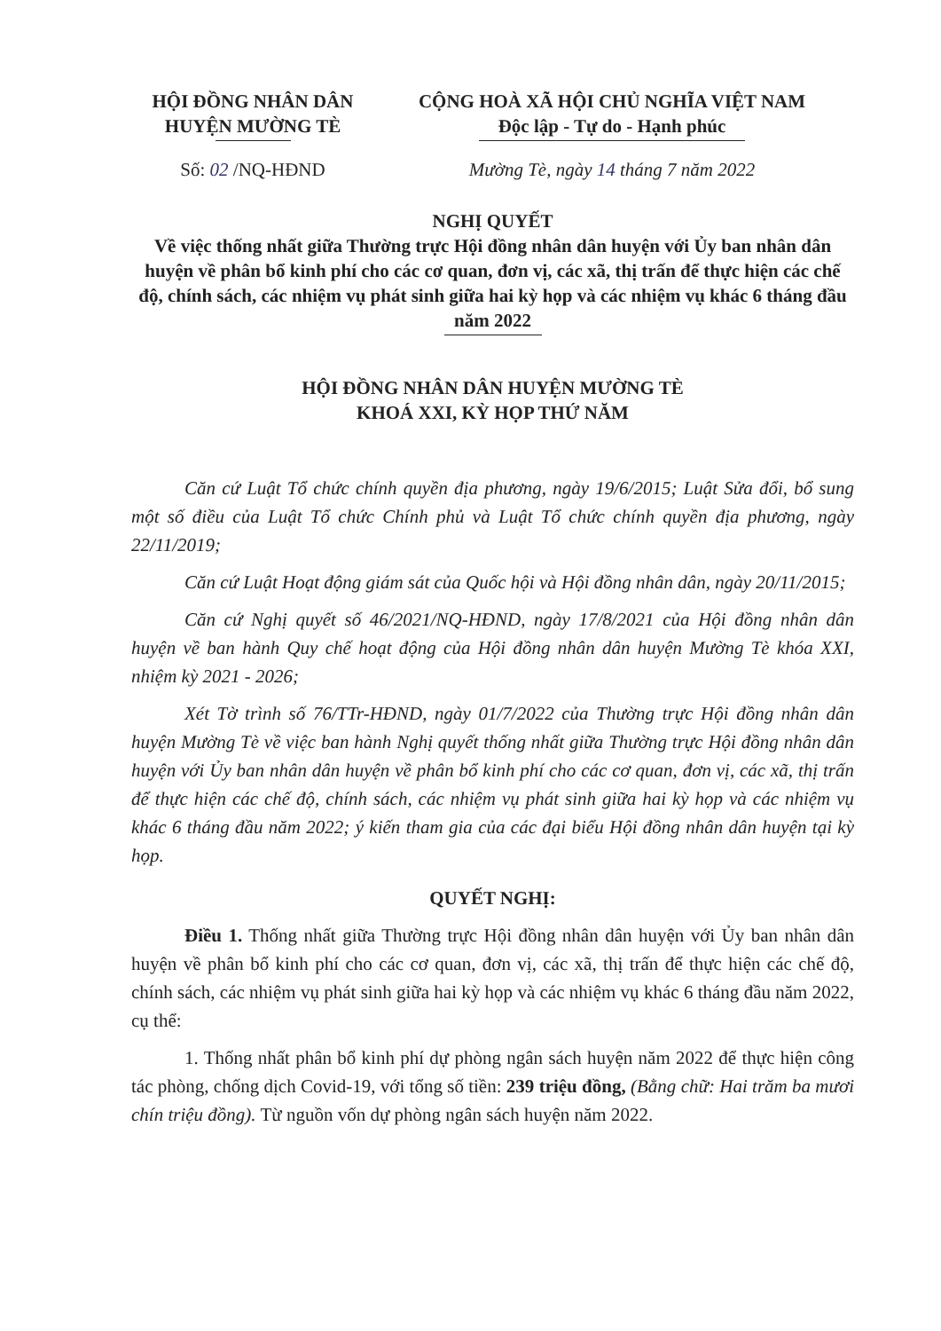HỘI ĐỒNG NHÂN DÂN
HUYỆN MƯỜNG TÈ
Số: 02 /NQ-HĐND
CỘNG HOÀ XÃ HỘI CHỦ NGHĨA VIỆT NAM
Độc lập - Tự do - Hạnh phúc
Mường Tè, ngày 14 tháng 7 năm 2022
NGHỊ QUYẾT
Về việc thống nhất giữa Thường trực Hội đồng nhân dân huyện với Ủy ban nhân dân huyện về phân bổ kinh phí cho các cơ quan, đơn vị, các xã, thị trấn để thực hiện các chế độ, chính sách, các nhiệm vụ phát sinh giữa hai kỳ họp và các nhiệm vụ khác 6 tháng đầu năm 2022
HỘI ĐỒNG NHÂN DÂN HUYỆN MƯỜNG TÈ
KHOÁ XXI, KỲ HỌP THỨ NĂM
Căn cứ Luật Tổ chức chính quyền địa phương, ngày 19/6/2015; Luật Sửa đổi, bổ sung một số điều của Luật Tổ chức Chính phủ và Luật Tổ chức chính quyền địa phương, ngày 22/11/2019;
Căn cứ Luật Hoạt động giám sát của Quốc hội và Hội đồng nhân dân, ngày 20/11/2015;
Căn cứ Nghị quyết số 46/2021/NQ-HĐND, ngày 17/8/2021 của Hội đồng nhân dân huyện về ban hành Quy chế hoạt động của Hội đồng nhân dân huyện Mường Tè khóa XXI, nhiệm kỳ 2021 - 2026;
Xét Tờ trình số 76/TTr-HĐND, ngày 01/7/2022 của Thường trực Hội đồng nhân dân huyện Mường Tè về việc ban hành Nghị quyết thống nhất giữa Thường trực Hội đồng nhân dân huyện với Ủy ban nhân dân huyện về phân bổ kinh phí cho các cơ quan, đơn vị, các xã, thị trấn để thực hiện các chế độ, chính sách, các nhiệm vụ phát sinh giữa hai kỳ họp và các nhiệm vụ khác 6 tháng đầu năm 2022; ý kiến tham gia của các đại biểu Hội đồng nhân dân huyện tại kỳ họp.
QUYẾT NGHỊ:
Điều 1. Thống nhất giữa Thường trực Hội đồng nhân dân huyện với Ủy ban nhân dân huyện về phân bổ kinh phí cho các cơ quan, đơn vị, các xã, thị trấn để thực hiện các chế độ, chính sách, các nhiệm vụ phát sinh giữa hai kỳ họp và các nhiệm vụ khác 6 tháng đầu năm 2022, cụ thể:
1. Thống nhất phân bổ kinh phí dự phòng ngân sách huyện năm 2022 để thực hiện công tác phòng, chống dịch Covid-19, với tổng số tiền: 239 triệu đồng, (Bằng chữ: Hai trăm ba mươi chín triệu đồng). Từ nguồn vốn dự phòng ngân sách huyện năm 2022.